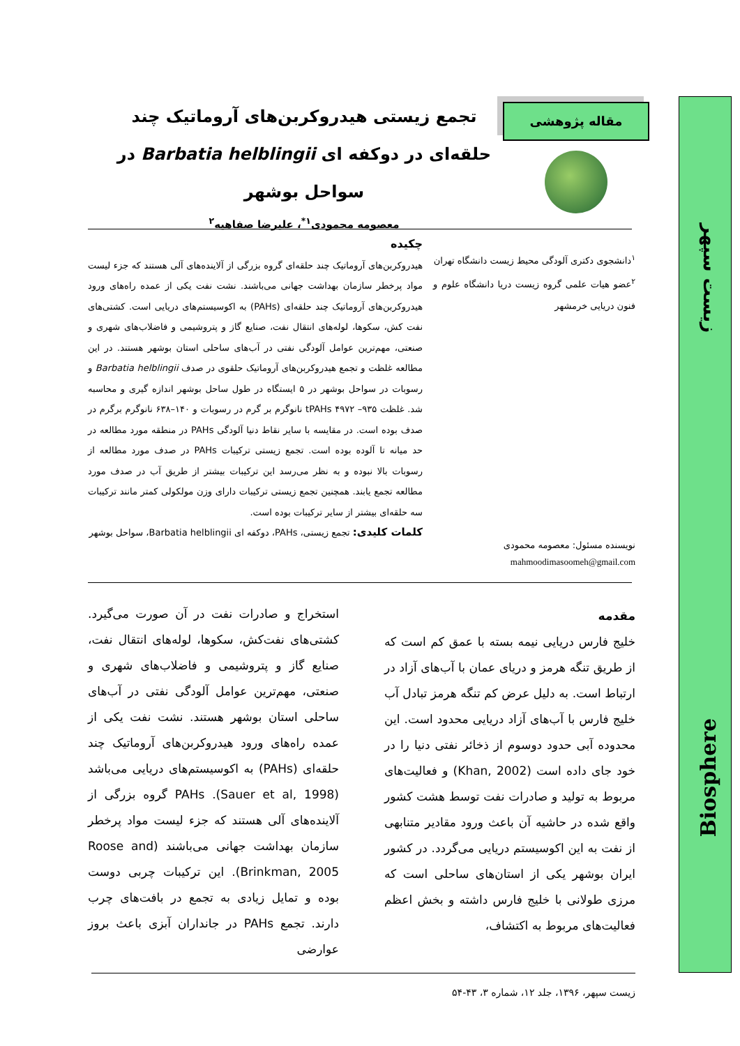زیست سپهر
Biosphere
مقاله پژوهشی
تجمع زیستی هیدروکربن‌های آروماتیک چند
حلقه‌ای در دوکفه ای Barbatia helblingii در
سواحل بوشهر
معصومه محمودی<sup>۱*</sup>، علیرضا صفاهیه<sup>۲</sup>
<sup>۱</sup> دانشجوی دکتری آلودگی محیط زیست دانشگاه تهران
<sup>۲</sup> عضو هیات علمی گروه زیست دریا دانشگاه علوم و فنون دریایی خرمشهر
نویسنده مسئول: معصومه محمودی
mahmoodimasoomeh@gmail.com
چکیده
هیدروکربن‌های آروماتیک چند حلقه‌ای گروه بزرگی از آلاینده‌های آلی هستند که جزء لیست مواد پرخطر سازمان بهداشت جهانی می‌باشند. نشت نفت یکی از عمده راه‌های ورود هیدروکربن‌های آروماتیک چند حلقه‌ای (PAHs) به اکوسیستم‌های دریایی است. کشتی‌های نفت کش، سکوها، لوله‌های انتقال نفت، صنایع گاز و پتروشیمی و فاضلاب‌های شهری و صنعتی، مهم‌ترین عوامل آلودگی نفتی در آب‌های ساحلی استان بوشهر هستند. در این مطالعه غلظت و تجمع هیدروکربن‌های آروماتیک حلقوی در صدف Barbatia helblingii و رسوبات در سواحل بوشهر در ۵ ایستگاه در طول ساحل بوشهر اندازه گیری و محاسبه شد. غلظت tPAHs ۴۹۷۲ –۹۳۵ نانوگرم بر گرم در رسوبات و ۱۴۰–۶۳۸ نانوگرم برگرم در صدف بوده است. در مقایسه با سایر نقاط دنیا آلودگی PAHs در منطقه مورد مطالعه در حد میانه تا آلوده بوده است. تجمع زیستی ترکیبات PAHs در صدف مورد مطالعه از رسوبات بالا نبوده و به نظر می‌رسد این ترکیبات بیشتر از طریق آب در صدف مورد مطالعه تجمع یابند. همچنین تجمع زیستی ترکیبات دارای وزن مولکولی کمتر مانند ترکیبات سه حلقه‌ای بیشتر از سایر ترکیبات بوده است.
کلمات کلیدی: تجمع زیستی، PAHs، دوکفه ای Barbatia helblingii، سواحل بوشهر
مقدمه
خلیج فارس دریایی نیمه بسته با عمق کم است که از طریق تنگه هرمز و دریای عمان با آب‌های آزاد در ارتباط است. به دلیل عرض کم تنگه هرمز تبادل آب خلیج فارس با آب‌های آزاد دریایی محدود است. این محدوده آبی حدود دوسوم از ذخائر نفتی دنیا را در خود جای داده است (Khan, 2002) و فعالیت‌های مربوط به تولید و صادرات نفت توسط هشت کشور واقع شده در حاشیه آن باعث ورود مقادیر متنابهی از نفت به این اکوسیستم دریایی می‌گردد. در کشور ایران بوشهر یکی از استان‌های ساحلی است که مرزی طولانی با خلیج فارس داشته و بخش اعظم فعالیت‌های مربوط به اکتشاف،
استخراج و صادرات نفت در آن صورت می‌گیرد. کشتی‌های نفت‌کش، سکوها، لوله‌های انتقال نفت، صنایع گاز و پتروشیمی و فاضلاب‌های شهری و صنعتی، مهم‌ترین عوامل آلودگی نفتی در آب‌های ساحلی استان بوشهر هستند. نشت نفت یکی از عمده راه‌های ورود هیدروکربن‌های آروماتیک چند حلقه‌ای (PAHs) به اکوسیستم‌های دریایی می‌باشد (Sauer et al, 1998). PAHs گروه بزرگی از آلاینده‌های آلی هستند که جزء لیست مواد پرخطر سازمان بهداشت جهانی می‌باشند (Roose and Brinkman, 2005). این ترکیبات چربی دوست بوده و تمایل زیادی به تجمع در بافت‌های چرب دارند. تجمع PAHs در جانداران آبزی باعث بروز عوارضی
زیست سپهر، ۱۳۹۶، جلد ۱۲، شماره ۳، ۴۳-۵۴